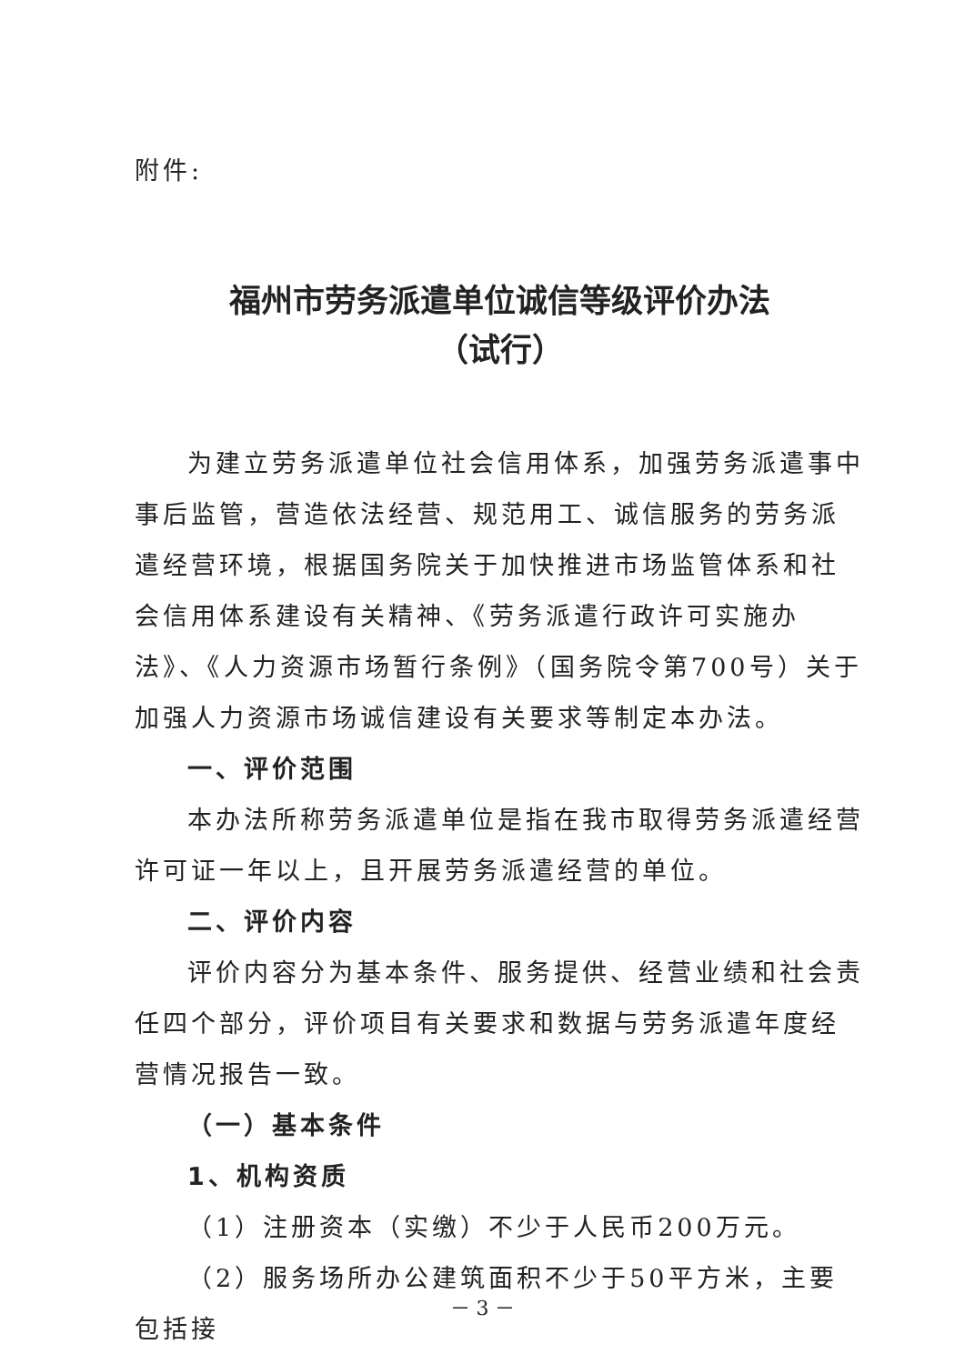附件:
福州市劳务派遣单位诚信等级评价办法
（试行）
为建立劳务派遣单位社会信用体系，加强劳务派遣事中事后监管，营造依法经营、规范用工、诚信服务的劳务派遣经营环境，根据国务院关于加快推进市场监管体系和社会信用体系建设有关精神、《劳务派遣行政许可实施办法》、《人力资源市场暂行条例》（国务院令第700号）关于加强人力资源市场诚信建设有关要求等制定本办法。
一、评价范围
本办法所称劳务派遣单位是指在我市取得劳务派遣经营许可证一年以上，且开展劳务派遣经营的单位。
二、评价内容
评价内容分为基本条件、服务提供、经营业绩和社会责任四个部分，评价项目有关要求和数据与劳务派遣年度经营情况报告一致。
（一）基本条件
1、机构资质
（1）注册资本（实缴）不少于人民币200万元。
（2）服务场所办公建筑面积不少于50平方米，主要包括接
－ 3 －